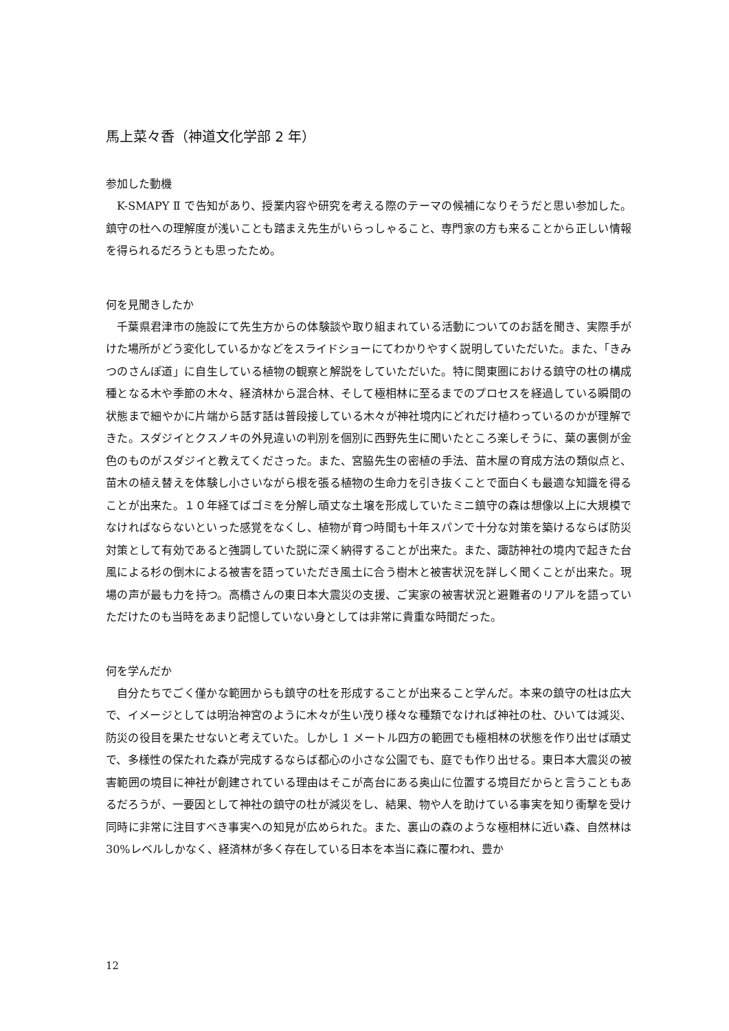馬上菜々香（神道文化学部 2 年）
参加した動機
K-SMAPY Ⅱ で告知があり、授業内容や研究を考える際のテーマの候補になりそうだと思い参加した。鎮守の杜への理解度が浅いことも踏まえ先生がいらっしゃること、専門家の方も来ることから正しい情報を得られるだろうとも思ったため。
何を見聞きしたか
千葉県君津市の施設にて先生方からの体験談や取り組まれている活動についてのお話を聞き、実際手がけた場所がどう変化しているかなどをスライドショーにてわかりやすく説明していただいた。また、「きみつのさんぽ道」に自生している植物の観察と解説をしていただいた。特に関東圏における鎮守の杜の構成種となる木や季節の木々、経済林から混合林、そして極相林に至るまでのプロセスを経過している瞬間の状態まで細やかに片端から話す話は普段接している木々が神社境内にどれだけ植わっているのかが理解できた。スダジイとクスノキの外見違いの判別を個別に西野先生に聞いたところ楽しそうに、葉の裏側が金色のものがスダジイと教えてくださった。また、宮脇先生の密植の手法、苗木屋の育成方法の類似点と、苗木の植え替えを体験し小さいながら根を張る植物の生命力を引き抜くことで面白くも最適な知識を得ることが出来た。１０年経てばゴミを分解し頑丈な土壌を形成していたミニ鎮守の森は想像以上に大規模でなければならないといった感覚をなくし、植物が育つ時間も十年スパンで十分な対策を築けるならば防災対策として有効であると強調していた説に深く納得することが出来た。また、諏訪神社の境内で起きた台風による杉の倒木による被害を語っていただき風土に合う樹木と被害状況を詳しく聞くことが出来た。現場の声が最も力を持つ。高橋さんの東日本大震災の支援、ご実家の被害状況と避難者のリアルを語っていただけたのも当時をあまり記憶していない身としては非常に貴重な時間だった。
何を学んだか
自分たちでごく僅かな範囲からも鎮守の杜を形成することが出来ること学んだ。本来の鎮守の杜は広大で、イメージとしては明治神宮のように木々が生い茂り様々な種類でなければ神社の杜、ひいては減災、防災の役目を果たせないと考えていた。しかし 1 メートル四方の範囲でも極相林の状態を作り出せば頑丈で、多様性の保たれた森が完成するならば都心の小さな公園でも、庭でも作り出せる。東日本大震災の被害範囲の境目に神社が創建されている理由はそこが高台にある奥山に位置する境目だからと言うこともあるだろうが、一要因として神社の鎮守の杜が減災をし、結果、物や人を助けている事実を知り衝撃を受け同時に非常に注目すべき事実への知見が広められた。また、裏山の森のような極相林に近い森、自然林は 30%レベルしかなく、経済林が多く存在している日本を本当に森に覆われ、豊か
12